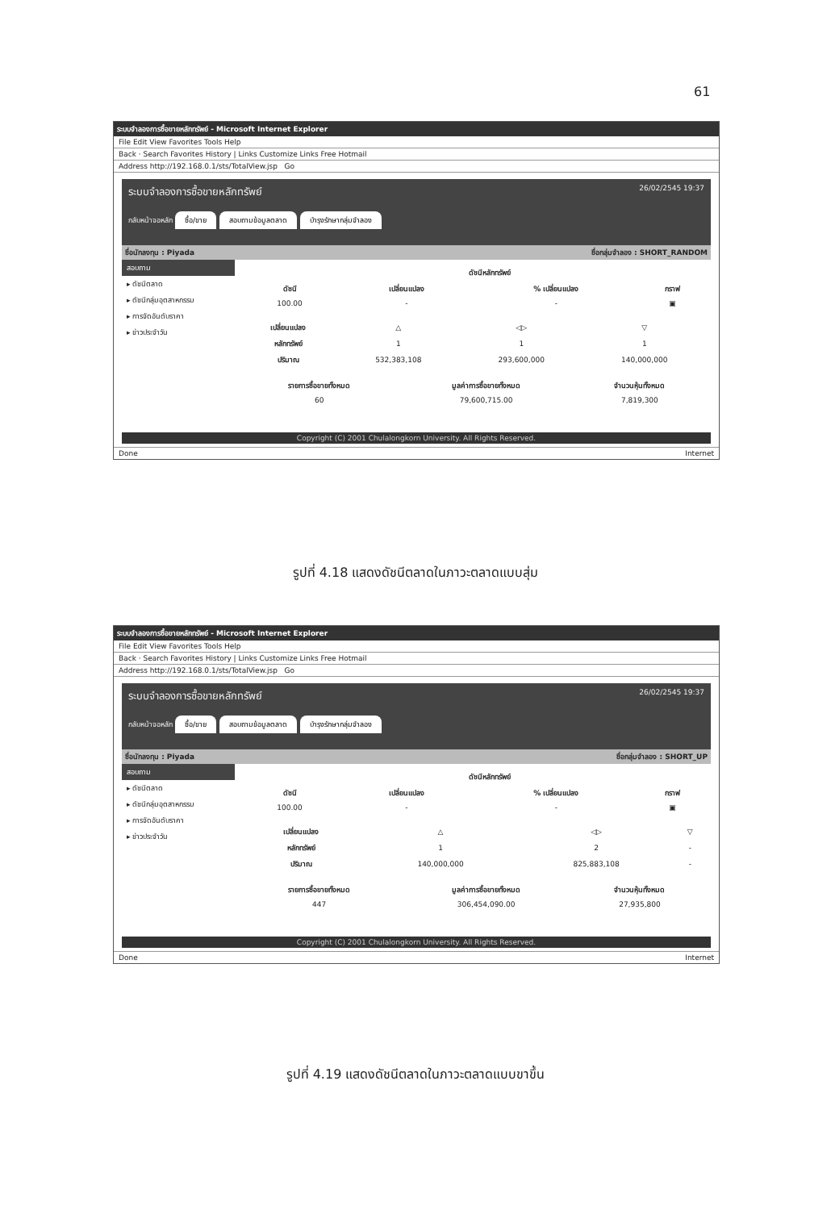61
ระบบจำลองการซื้อขายหลักทรัพย์ - Microsoft Internet Explorer
File Edit View Favorites Tools Help
Back · Search Favorites History | Links Customize Links Free Hotmail
Address http://192.168.0.1/sts/TotalView.jsp Go
ระบบจำลองการซื้อขายหลักทรัพย์ 26/02/2545 19:37
กลับหน้าจอหลัก ซื้อ/ขาย สอบถามข้อมูลตลาด บำรุงรักษากลุ่มจำลอง
ชื่อนักลงทุน : Piyada ชื่อกลุ่มจำลอง : SHORT_RANDOM
สอบถาม
▸ ดัชนีตลาด
▸ ดัชนีกลุ่มอุตสาหกรรม
▸ การจัดอันดับราคา
▸ ข่าวประจำวัน
| | ดัชนีหลักทรัพย์ | | |
| --- | --- | --- | --- |
| ดัชนี | เปลี่ยนแปลง | % เปลี่ยนแปลง | กราฟ |
| 100.00 | - | - | ▣ |
| เปลี่ยนแปลง | △ | ◁▷ | ▽ |
| หลักทรัพย์ | 1 | 1 | 1 |
| ปริมาณ | 532,383,108 | 293,600,000 | 140,000,000 |
| รายการซื้อขายทั้งหมด | มูลค่าการซื้อขายทั้งหมด | จำนวนหุ้นทั้งหมด |
| --- | --- | --- |
| 60 | 79,600,715.00 | 7,819,300 |
Copyright (C) 2001 Chulalongkorn University. All Rights Reserved.
Done Internet
รูปที่ 4.18 แสดงดัชนีตลาดในภาวะตลาดแบบสุ่ม
ระบบจำลองการซื้อขายหลักทรัพย์ - Microsoft Internet Explorer
File Edit View Favorites Tools Help
Back · Search Favorites History | Links Customize Links Free Hotmail
Address http://192.168.0.1/sts/TotalView.jsp Go
ระบบจำลองการซื้อขายหลักทรัพย์ 26/02/2545 19:37
กลับหน้าจอหลัก ซื้อ/ขาย สอบถามข้อมูลตลาด บำรุงรักษากลุ่มจำลอง
ชื่อนักลงทุน : Piyada ชื่อกลุ่มจำลอง : SHORT_UP
สอบถาม
▸ ดัชนีตลาด
▸ ดัชนีกลุ่มอุตสาหกรรม
▸ การจัดอันดับราคา
▸ ข่าวประจำวัน
| | ดัชนีหลักทรัพย์ | | |
| --- | --- | --- | --- |
| ดัชนี | เปลี่ยนแปลง | % เปลี่ยนแปลง | กราฟ |
| 100.00 | - | - | ▣ |
| เปลี่ยนแปลง | △ | ◁▷ | ▽ |
| หลักทรัพย์ | 1 | 2 | - |
| ปริมาณ | 140,000,000 | 825,883,108 | - |
| รายการซื้อขายทั้งหมด | มูลค่าการซื้อขายทั้งหมด | จำนวนหุ้นทั้งหมด |
| --- | --- | --- |
| 447 | 306,454,090.00 | 27,935,800 |
Copyright (C) 2001 Chulalongkorn University. All Rights Reserved.
Done Internet
รูปที่ 4.19 แสดงดัชนีตลาดในภาวะตลาดแบบขาขึ้น